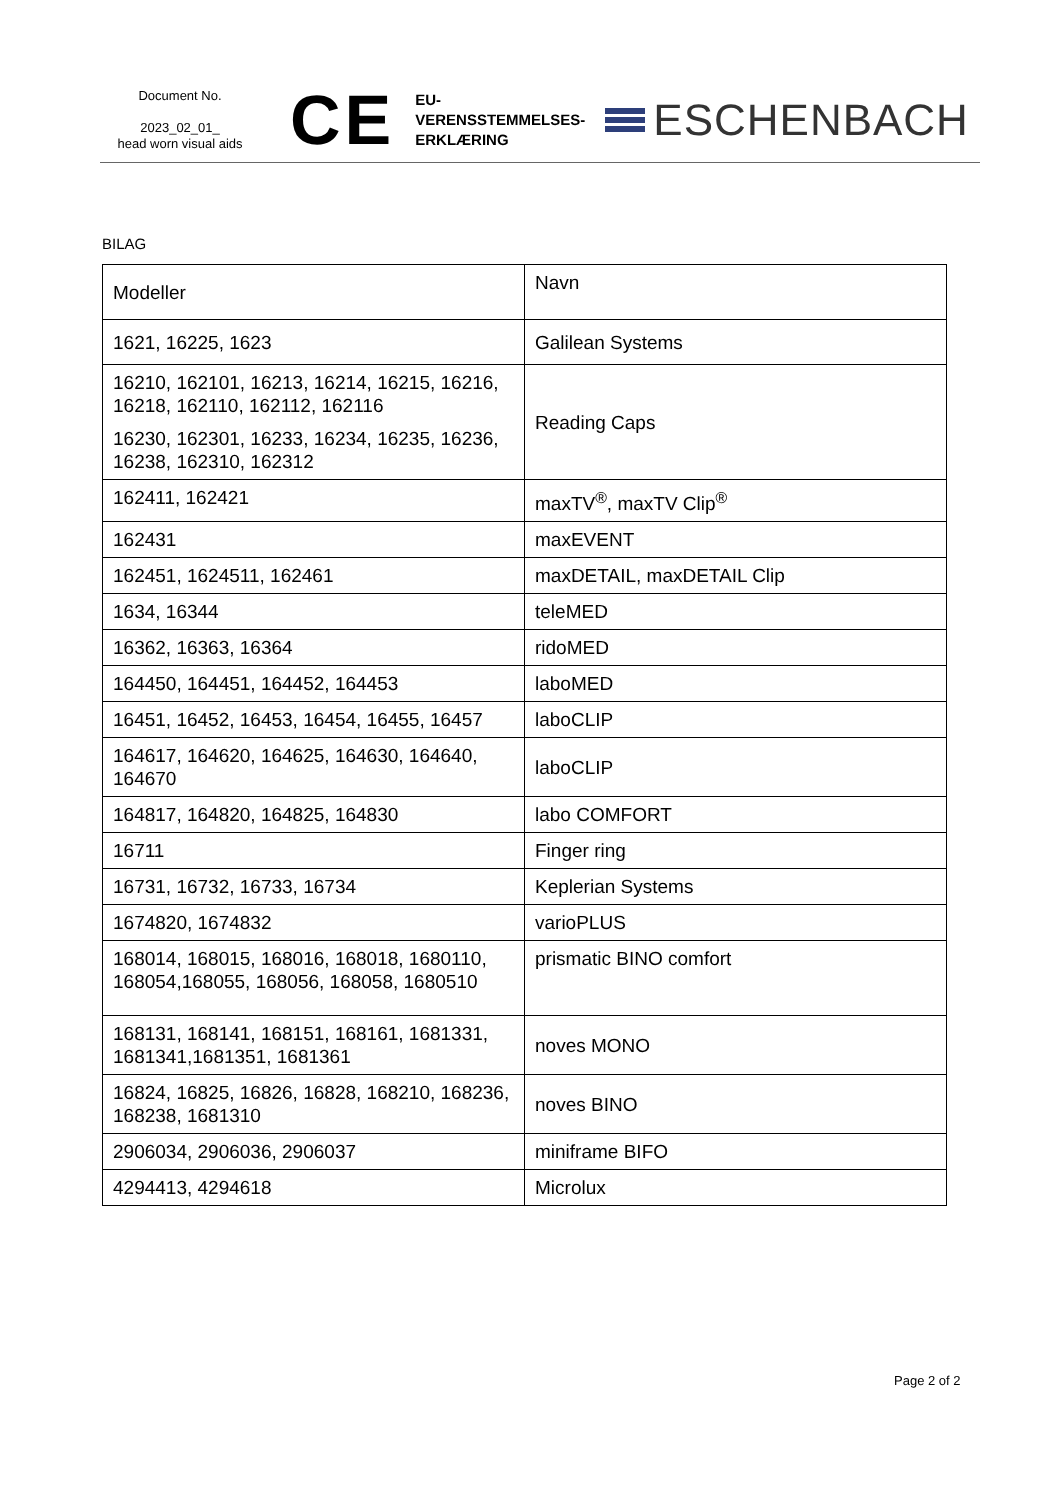Document No.
2023_02_01_
head worn visual aids
CE
EU-
VERENSSTEMMELSES-
ERKLÆRING
ESCHENBACH
BILAG
| Modeller | Navn |
| --- | --- |
| 1621, 16225, 1623 | Galilean Systems |
| 16210, 162101, 16213, 16214, 16215, 16216, 16218, 162110, 162112, 162116 16230, 162301, 16233, 16234, 16235, 16236, 16238, 162310, 162312 | Reading Caps |
| 162411, 162421 | maxTV<sup>®</sup>, maxTV Clip<sup>®</sup> |
| 162431 | maxEVENT |
| 162451, 1624511, 162461 | maxDETAIL, maxDETAIL Clip |
| 1634, 16344 | teleMED |
| 16362, 16363, 16364 | ridoMED |
| 164450, 164451, 164452, 164453 | laboMED |
| 16451, 16452, 16453, 16454, 16455, 16457 | laboCLIP |
| 164617, 164620, 164625, 164630, 164640, 164670 | laboCLIP |
| 164817, 164820, 164825, 164830 | labo COMFORT |
| 16711 | Finger ring |
| 16731, 16732, 16733, 16734 | Keplerian Systems |
| 1674820, 1674832 | varioPLUS |
| 168014, 168015, 168016, 168018, 1680110, 168054,168055, 168056, 168058, 1680510 | prismatic BINO comfort |
| 168131, 168141, 168151, 168161, 1681331, 1681341,1681351, 1681361 | noves MONO |
| 16824, 16825, 16826, 16828, 168210, 168236, 168238, 1681310 | noves BINO |
| 2906034, 2906036, 2906037 | miniframe BIFO |
| 4294413, 4294618 | Microlux |
Page 2 of 2